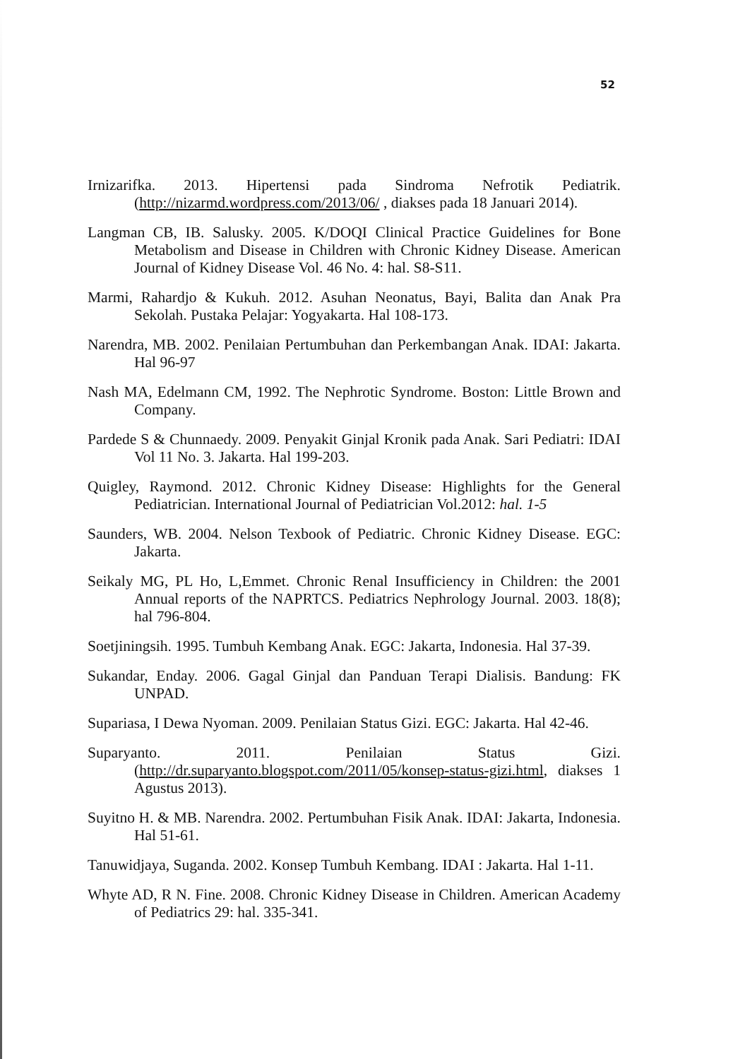52
Irnizarifka. 2013. Hipertensi pada Sindroma Nefrotik Pediatrik. (http://nizarmd.wordpress.com/2013/06/ , diakses pada 18 Januari 2014).
Langman CB, IB. Salusky. 2005. K/DOQI Clinical Practice Guidelines for Bone Metabolism and Disease in Children with Chronic Kidney Disease. American Journal of Kidney Disease Vol. 46 No. 4: hal. S8-S11.
Marmi, Rahardjo & Kukuh. 2012. Asuhan Neonatus, Bayi, Balita dan Anak Pra Sekolah. Pustaka Pelajar: Yogyakarta. Hal 108-173.
Narendra, MB. 2002. Penilaian Pertumbuhan dan Perkembangan Anak. IDAI: Jakarta. Hal 96-97
Nash MA, Edelmann CM, 1992. The Nephrotic Syndrome. Boston: Little Brown and Company.
Pardede S & Chunnaedy. 2009. Penyakit Ginjal Kronik pada Anak. Sari Pediatri: IDAI Vol 11 No. 3. Jakarta. Hal 199-203.
Quigley, Raymond. 2012. Chronic Kidney Disease: Highlights for the General Pediatrician. International Journal of Pediatrician Vol.2012: hal. 1-5
Saunders, WB. 2004. Nelson Texbook of Pediatric. Chronic Kidney Disease. EGC: Jakarta.
Seikaly MG, PL Ho, L,Emmet. Chronic Renal Insufficiency in Children: the 2001 Annual reports of the NAPRTCS. Pediatrics Nephrology Journal. 2003. 18(8); hal 796-804.
Soetjiningsih. 1995. Tumbuh Kembang Anak. EGC: Jakarta, Indonesia. Hal 37-39.
Sukandar, Enday. 2006. Gagal Ginjal dan Panduan Terapi Dialisis. Bandung: FK UNPAD.
Supariasa, I Dewa Nyoman. 2009. Penilaian Status Gizi. EGC: Jakarta. Hal 42-46.
Suparyanto. 2011. Penilaian Status Gizi. (http://dr.suparyanto.blogspot.com/2011/05/konsep-status-gizi.html, diakses 1 Agustus 2013).
Suyitno H. & MB. Narendra. 2002. Pertumbuhan Fisik Anak. IDAI: Jakarta, Indonesia. Hal 51-61.
Tanuwidjaya, Suganda. 2002. Konsep Tumbuh Kembang. IDAI : Jakarta. Hal 1-11.
Whyte AD, R N. Fine. 2008. Chronic Kidney Disease in Children. American Academy of Pediatrics 29: hal. 335-341.